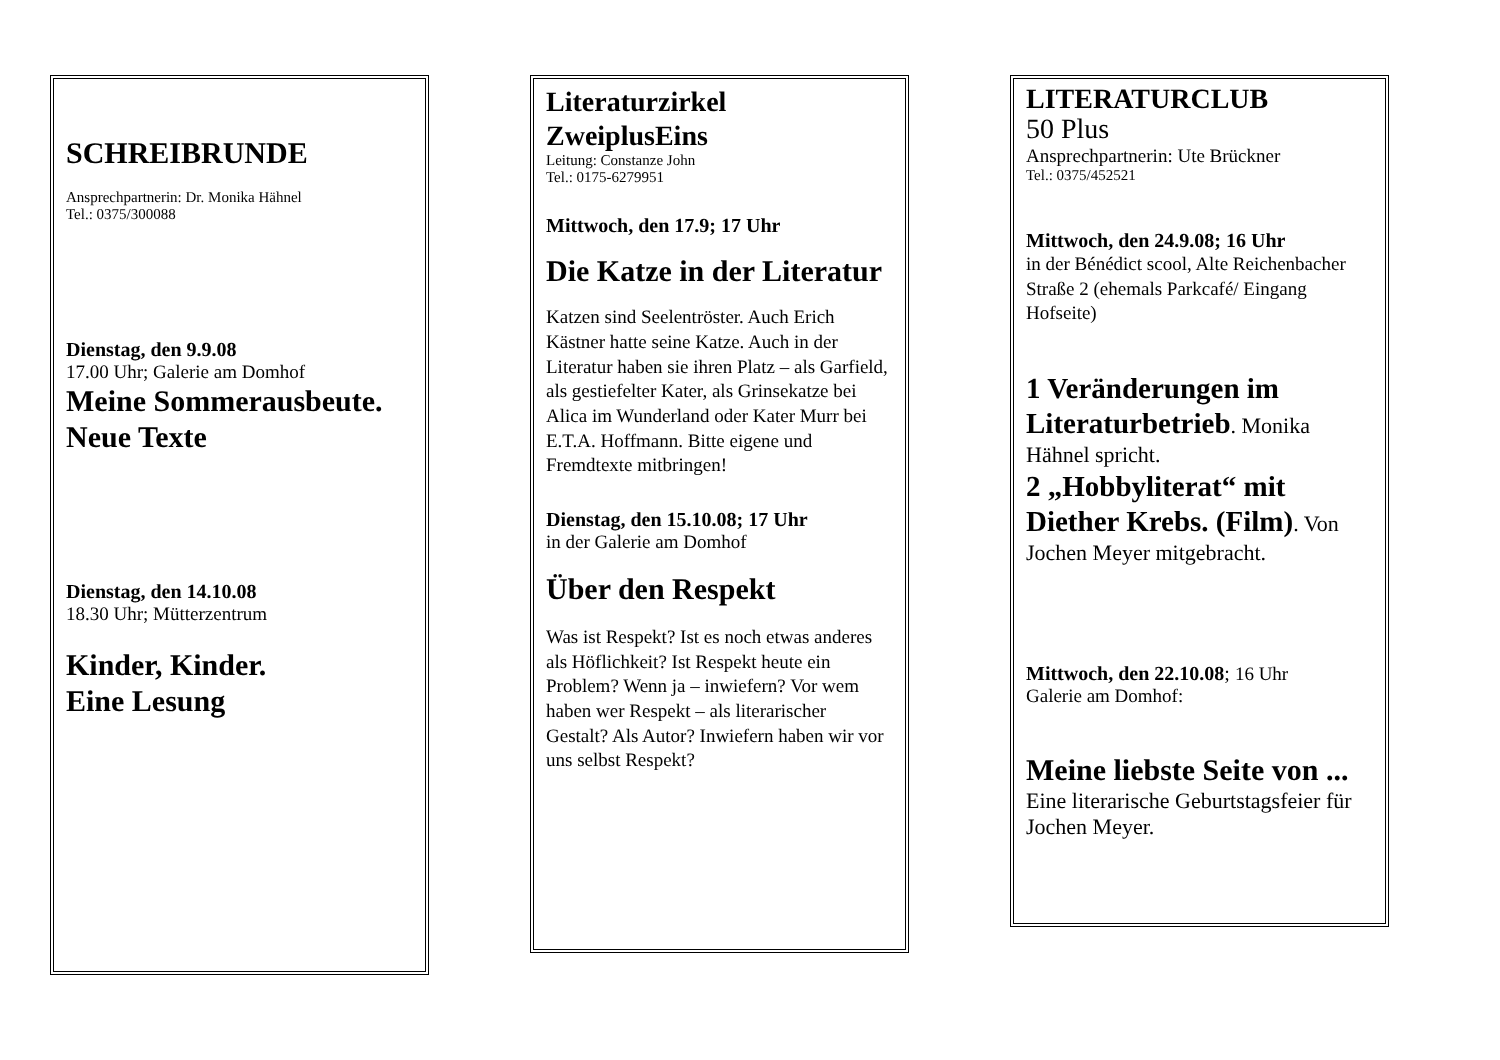SCHREIBRUNDE
Ansprechpartnerin: Dr. Monika Hähnel
Tel.: 0375/300088
Dienstag, den 9.9.08
17.00 Uhr; Galerie am Domhof
Meine Sommerausbeute. Neue Texte
Dienstag, den 14.10.08
18.30 Uhr; Mütterzentrum
Kinder, Kinder.
Eine Lesung
Literaturzirkel ZweiplusEins
Leitung: Constanze John
Tel.: 0175-6279951
Mittwoch, den 17.9; 17 Uhr
Die Katze in der Literatur
Katzen sind Seelentröster. Auch Erich Kästner hatte seine Katze. Auch in der Literatur haben sie ihren Platz – als Garfield, als gestiefelter Kater, als Grinsekatze bei Alica im Wunderland oder Kater Murr bei E.T.A. Hoffmann. Bitte eigene und Fremdtexte mitbringen!
Dienstag, den 15.10.08; 17 Uhr
in der Galerie am Domhof
Über den Respekt
Was ist Respekt? Ist es noch etwas anderes als Höflichkeit? Ist Respekt heute ein Problem? Wenn ja – inwiefern? Vor wem haben wer Respekt – als literarischer Gestalt? Als Autor? Inwiefern haben wir vor uns selbst Respekt?
LITERATURCLUB
50 Plus
Ansprechpartnerin: Ute Brückner
Tel.: 0375/452521
Mittwoch, den 24.9.08; 16 Uhr
in der Bénédict scool, Alte Reichenbacher Straße 2 (ehemals Parkcafé/ Eingang Hofseite)
1 Veränderungen im Literaturbetrieb. Monika Hähnel spricht.
2 „Hobbyliterat“ mit Diether Krebs. (Film). Von Jochen Meyer mitgebracht.
Mittwoch, den 22.10.08; 16 Uhr
Galerie am Domhof:
Meine liebste Seite von ...
Eine literarische Geburtstagsfeier für Jochen Meyer.